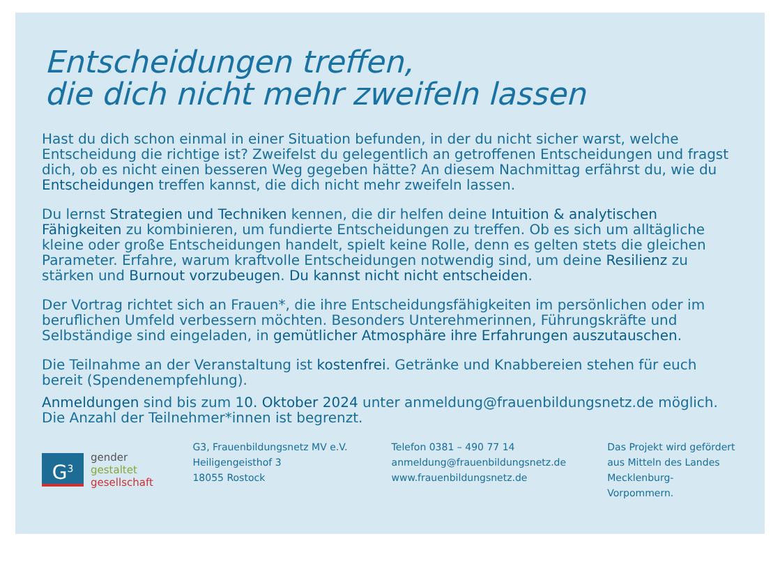Entscheidungen treffen,
die dich nicht mehr zweifeln lassen
Hast du dich schon einmal in einer Situation befunden, in der du nicht sicher warst, welche Entscheidung die richtige ist? Zweifelst du gelegentlich an getroffenen Entscheidungen und fragst dich, ob es nicht einen besseren Weg gegeben hätte? An diesem Nachmittag erfährst du, wie du Entscheidungen treffen kannst, die dich nicht mehr zweifeln lassen.
Du lernst Strategien und Techniken kennen, die dir helfen deine Intuition & analytischen Fähigkeiten zu kombinieren, um fundierte Entscheidungen zu treffen. Ob es sich um alltägliche kleine oder große Entscheidungen handelt, spielt keine Rolle, denn es gelten stets die gleichen Parameter. Erfahre, warum kraftvolle Entscheidungen notwendig sind, um deine Resilienz zu stärken und Burnout vorzubeugen. Du kannst nicht nicht entscheiden.
Der Vortrag richtet sich an Frauen*, die ihre Entscheidungsfähigkeiten im persönlichen oder im beruflichen Umfeld verbessern möchten. Besonders Unterehmerinnen, Führungskräfte und Selbständige sind eingeladen, in gemütlicher Atmosphäre ihre Erfahrungen auszutauschen.
Die Teilnahme an der Veranstaltung ist kostenfrei. Getränke und Knabbereien stehen für euch bereit (Spendenempfehlung).
Anmeldungen sind bis zum 10. Oktober 2024 unter anmeldung@frauenbildungsnetz.de möglich. Die Anzahl der Teilnehmer*innen ist begrenzt.
G<sup>3</sup>
gender
gestaltet
gesellschaft
G3, Frauenbildungsnetz MV e.V.
Heiligengeisthof 3
18055 Rostock
Telefon 0381 – 490 77 14
anmeldung@frauenbildungsnetz.de
www.frauenbildungsnetz.de
Das Projekt wird gefördert
aus Mitteln des Landes
Mecklenburg-Vorpommern.